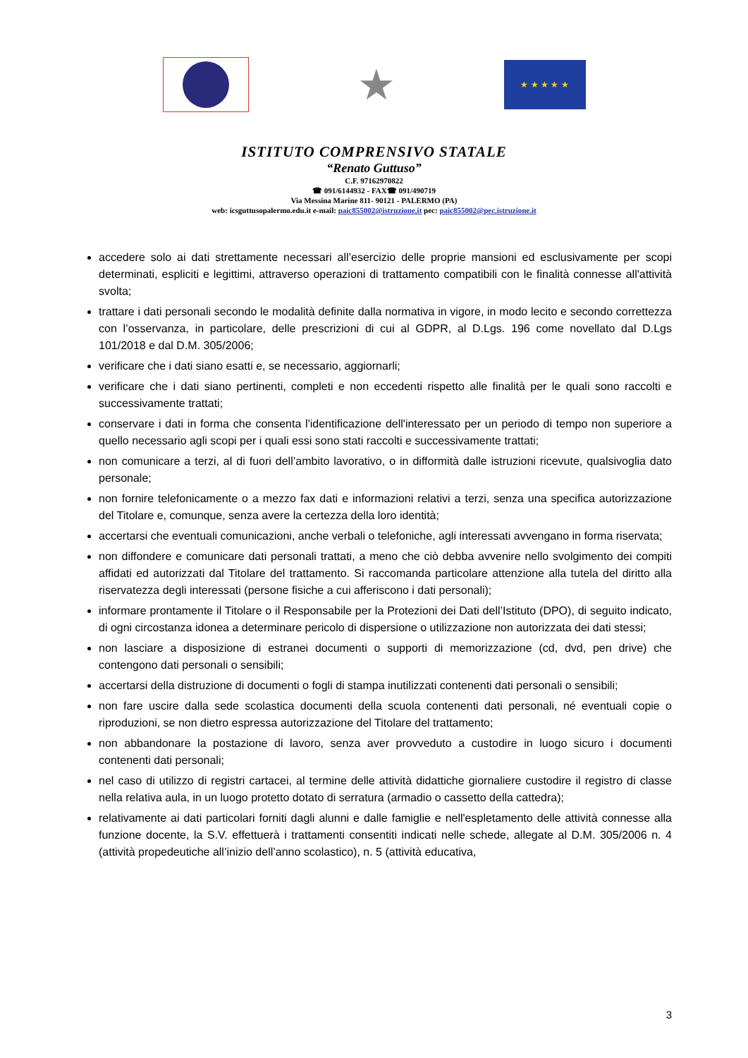★
★ ★ ★ ★ ★
ISTITUTO COMPRENSIVO STATALE
“Renato Guttuso”
C.F. 97162970822
☎ 091/6144932 - FAX☎ 091/490719
Via Messina Marine 811- 90121 - PALERMO (PA)
web: icsguttusopalermo.edu.it e-mail: paic855002@istruzione.it pec: paic855002@pec.istruzione.it
accedere solo ai dati strettamente necessari all’esercizio delle proprie mansioni ed esclusivamente per scopi determinati, espliciti e legittimi, attraverso operazioni di trattamento compatibili con le finalità connesse all'attività svolta;
trattare i dati personali secondo le modalità definite dalla normativa in vigore, in modo lecito e secondo correttezza con l’osservanza, in particolare, delle prescrizioni di cui al GDPR, al D.Lgs. 196 come novellato dal D.Lgs 101/2018 e dal D.M. 305/2006;
verificare che i dati siano esatti e, se necessario, aggiornarli;
verificare che i dati siano pertinenti, completi e non eccedenti rispetto alle finalità per le quali sono raccolti e successivamente trattati;
conservare i dati in forma che consenta l'identificazione dell'interessato per un periodo di tempo non superiore a quello necessario agli scopi per i quali essi sono stati raccolti e successivamente trattati;
non comunicare a terzi, al di fuori dell’ambito lavorativo, o in difformità dalle istruzioni ricevute, qualsivoglia dato personale;
non fornire telefonicamente o a mezzo fax dati e informazioni relativi a terzi, senza una specifica autorizzazione del Titolare e, comunque, senza avere la certezza della loro identità;
accertarsi che eventuali comunicazioni, anche verbali o telefoniche, agli interessati avvengano in forma riservata;
non diffondere e comunicare dati personali trattati, a meno che ciò debba avvenire nello svolgimento dei compiti affidati ed autorizzati dal Titolare del trattamento. Si raccomanda particolare attenzione alla tutela del diritto alla riservatezza degli interessati (persone fisiche a cui afferiscono i dati personali);
informare prontamente il Titolare o il Responsabile per la Protezioni dei Dati dell’Istituto (DPO), di seguito indicato, di ogni circostanza idonea a determinare pericolo di dispersione o utilizzazione non autorizzata dei dati stessi;
non lasciare a disposizione di estranei documenti o supporti di memorizzazione (cd, dvd, pen drive) che contengono dati personali o sensibili;
accertarsi della distruzione di documenti o fogli di stampa inutilizzati contenenti dati personali o sensibili;
non fare uscire dalla sede scolastica documenti della scuola contenenti dati personali, né eventuali copie o riproduzioni, se non dietro espressa autorizzazione del Titolare del trattamento;
non abbandonare la postazione di lavoro, senza aver provveduto a custodire in luogo sicuro i documenti contenenti dati personali;
nel caso di utilizzo di registri cartacei, al termine delle attività didattiche giornaliere custodire il registro di classe nella relativa aula, in un luogo protetto dotato di serratura (armadio o cassetto della cattedra);
relativamente ai dati particolari forniti dagli alunni e dalle famiglie e nell'espletamento delle attività connesse alla funzione docente, la S.V. effettuerà i trattamenti consentiti indicati nelle schede, allegate al D.M. 305/2006 n. 4 (attività propedeutiche all’inizio dell’anno scolastico), n. 5 (attività educativa,
3